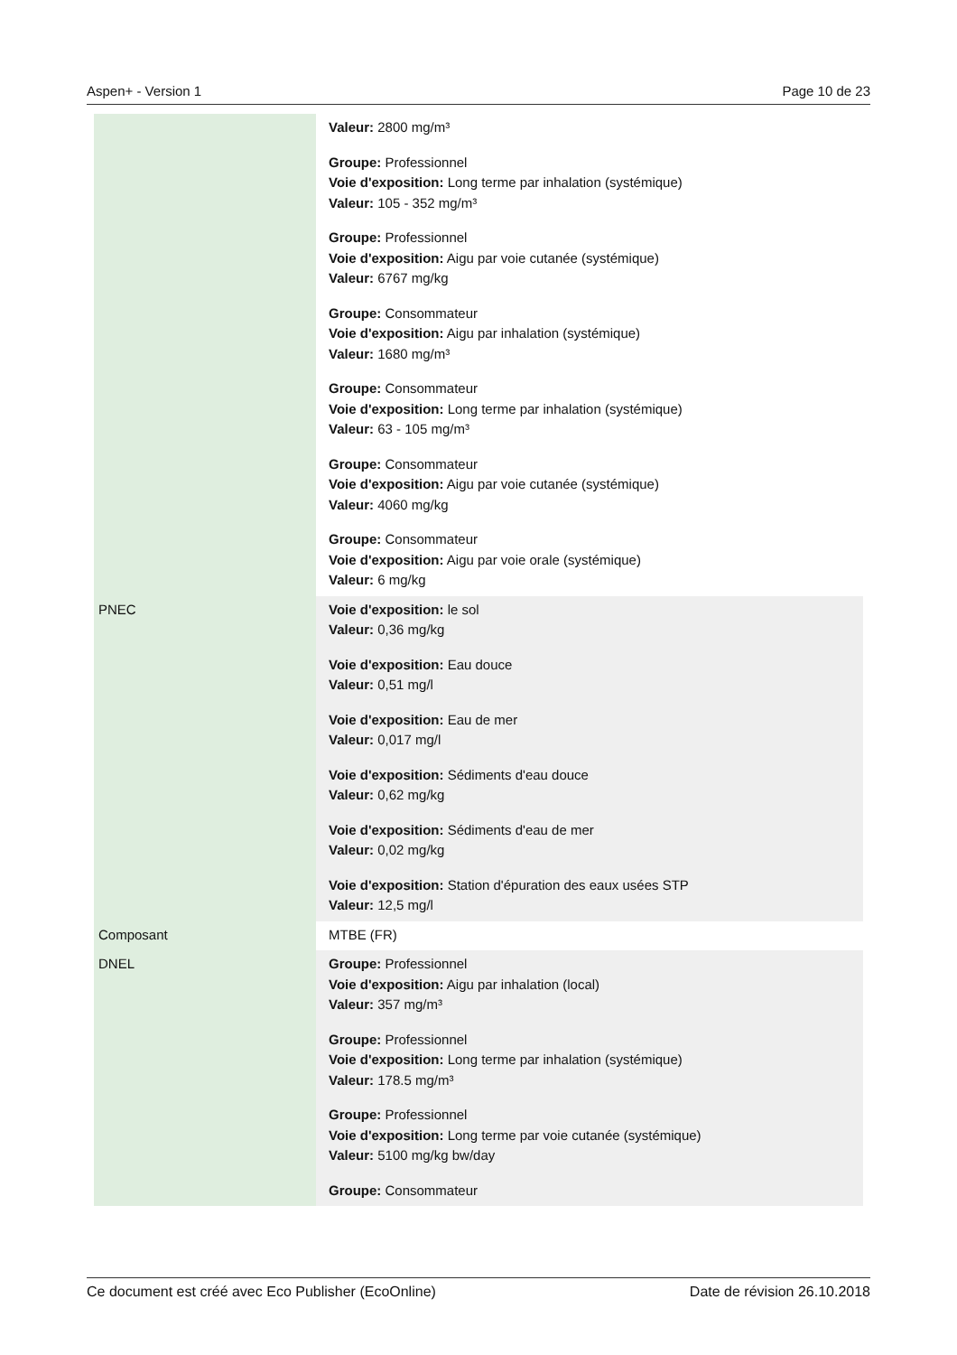Aspen+ - Version 1 Page 10 de 23
| | Valeur: 2800 mg/m³ Groupe: Professionnel Voie d'exposition: Long terme par inhalation (systémique) Valeur: 105 - 352 mg/m³ Groupe: Professionnel Voie d'exposition: Aigu par voie cutanée (systémique) Valeur: 6767 mg/kg Groupe: Consommateur Voie d'exposition: Aigu par inhalation (systémique) Valeur: 1680 mg/m³ Groupe: Consommateur Voie d'exposition: Long terme par inhalation (systémique) Valeur: 63 - 105 mg/m³ Groupe: Consommateur Voie d'exposition: Aigu par voie cutanée (systémique) Valeur: 4060 mg/kg Groupe: Consommateur Voie d'exposition: Aigu par voie orale (systémique) Valeur: 6 mg/kg |
| PNEC | Voie d'exposition: le sol Valeur: 0,36 mg/kg Voie d'exposition: Eau douce Valeur: 0,51 mg/l Voie d'exposition: Eau de mer Valeur: 0,017 mg/l Voie d'exposition: Sédiments d'eau douce Valeur: 0,62 mg/kg Voie d'exposition: Sédiments d'eau de mer Valeur: 0,02 mg/kg Voie d'exposition: Station d'épuration des eaux usées STP Valeur: 12,5 mg/l |
| Composant | MTBE (FR) |
| DNEL | Groupe: Professionnel Voie d'exposition: Aigu par inhalation (local) Valeur: 357 mg/m³ Groupe: Professionnel Voie d'exposition: Long terme par inhalation (systémique) Valeur: 178.5 mg/m³ Groupe: Professionnel Voie d'exposition: Long terme par voie cutanée (systémique) Valeur: 5100 mg/kg bw/day Groupe: Consommateur |
Ce document est créé avec Eco Publisher (EcoOnline) Date de révision 26.10.2018